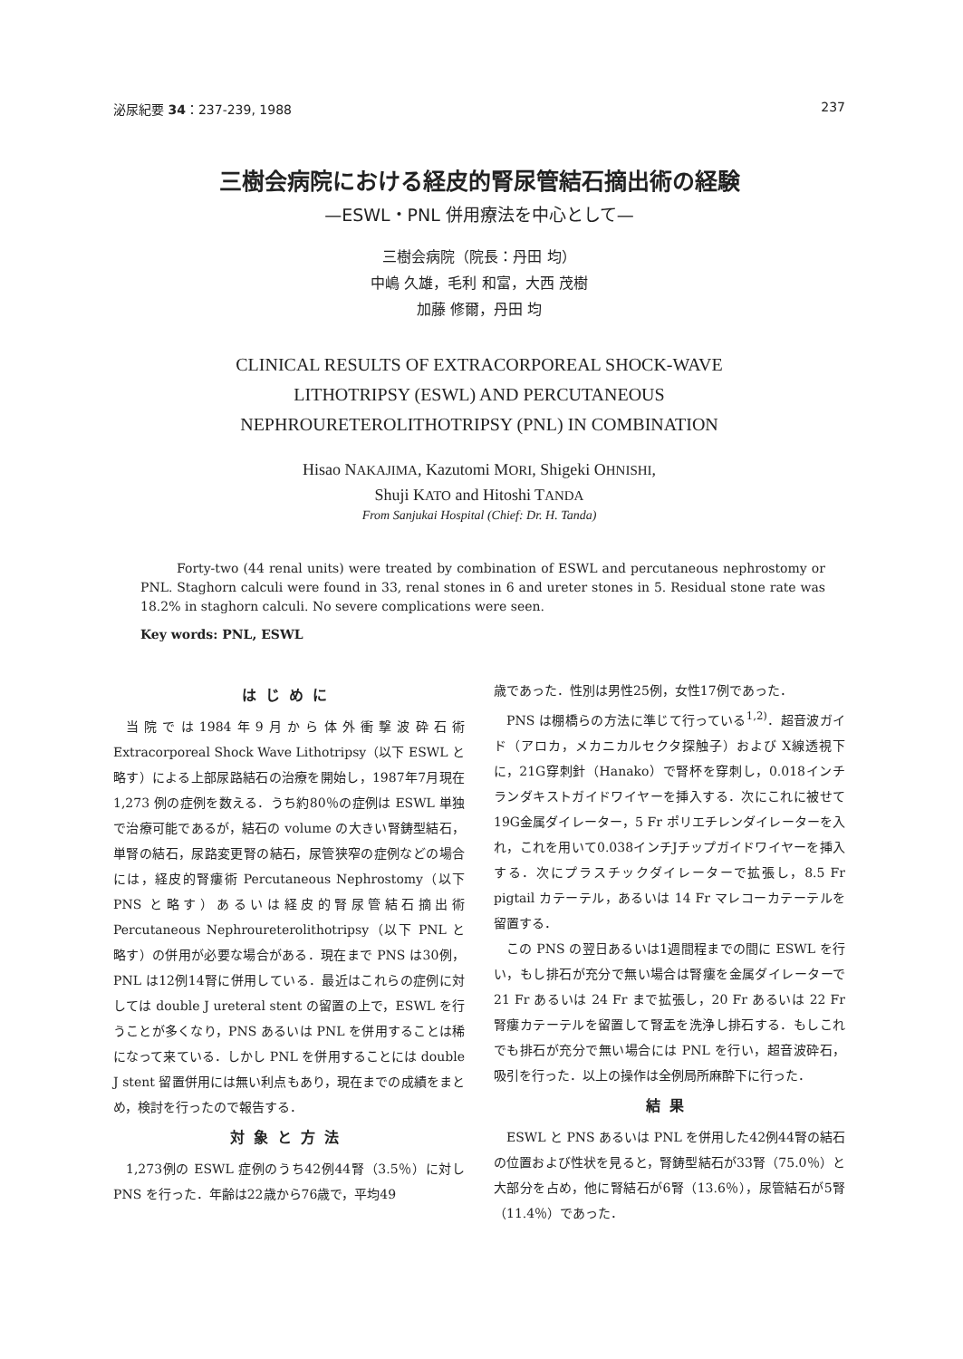泌尿紀要 34：237-239, 1988 237
三樹会病院における経皮的腎尿管結石摘出術の経験
—ESWL・PNL 併用療法を中心として—
三樹会病院（院長：丹田 均）
中嶋 久雄，毛利 和富，大西 茂樹
加藤 修爾，丹田 均
CLINICAL RESULTS OF EXTRACORPOREAL SHOCK-WAVE
LITHOTRIPSY (ESWL) AND PERCUTANEOUS
NEPHROURETEROLITHOTRIPSY (PNL) IN COMBINATION
Hisao NAKAJIMA, Kazutomi MORI, Shigeki OHNISHI,
Shuji KATO and Hitoshi TANDA
From Sanjukai Hospital (Chief: Dr. H. Tanda)
Forty-two (44 renal units) were treated by combination of ESWL and percutaneous nephrostomy or PNL. Staghorn calculi were found in 33, renal stones in 6 and ureter stones in 5. Residual stone rate was 18.2% in staghorn calculi. No severe complications were seen.
Key words: PNL, ESWL
はじめに
当院では1984年9月から体外衝撃波砕石術 Extracorporeal Shock Wave Lithotripsy（以下 ESWL と略す）による上部尿路結石の治療を開始し，1987年7月現在 1,273 例の症例を数える．うち約80％の症例は ESWL 単独で治療可能であるが，結石の volume の大きい腎鋳型結石，単腎の結石，尿路変更腎の結石，尿管狭窄の症例などの場合には，経皮的腎瘻術 Percutaneous Nephrostomy（以下 PNS と略す）あるいは経皮的腎尿管結石摘出術 Percutaneous Nephroureterolithotripsy（以下 PNL と略す）の併用が必要な場合がある．現在まで PNS は30例，PNL は12例14腎に併用している．最近はこれらの症例に対しては double J ureteral stent の留置の上で，ESWL を行うことが多くなり，PNS あるいは PNL を併用することは稀になって来ている．しかし PNL を併用することには double J stent 留置併用には無い利点もあり，現在までの成績をまとめ，検討を行ったので報告する．
対象と方法
1,273例の ESWL 症例のうち42例44腎（3.5％）に対し PNS を行った．年齢は22歳から76歳で，平均49
歳であった．性別は男性25例，女性17例であった．
PNS は棚橋らの方法に準じて行っている<sup>1,2)</sup>．超音波ガイド（アロカ，メカニカルセクタ探触子）および X線透視下に，21G穿刺針（Hanako）で腎杯を穿刺し，0.018インチランダキストガイドワイヤーを挿入する．次にこれに被せて19G金属ダイレーター，5 Fr ポリエチレンダイレーターを入れ，これを用いて0.038インチJチップガイドワイヤーを挿入する．次にプラスチックダイレーターで拡張し，8.5 Fr pigtail カテーテル，あるいは 14 Fr マレコーカテーテルを留置する．
この PNS の翌日あるいは1週間程までの間に ESWL を行い，もし排石が充分で無い場合は腎瘻を金属ダイレーターで 21 Fr あるいは 24 Fr まで拡張し，20 Fr あるいは 22 Fr 腎瘻カテーテルを留置して腎盂を洗浄し排石する．もしこれでも排石が充分で無い場合には PNL を行い，超音波砕石，吸引を行った．以上の操作は全例局所麻酔下に行った．
結果
ESWL と PNS あるいは PNL を併用した42例44腎の結石の位置および性状を見ると，腎鋳型結石が33腎（75.0％）と大部分を占め，他に腎結石が6腎（13.6％），尿管結石が5腎（11.4％）であった．